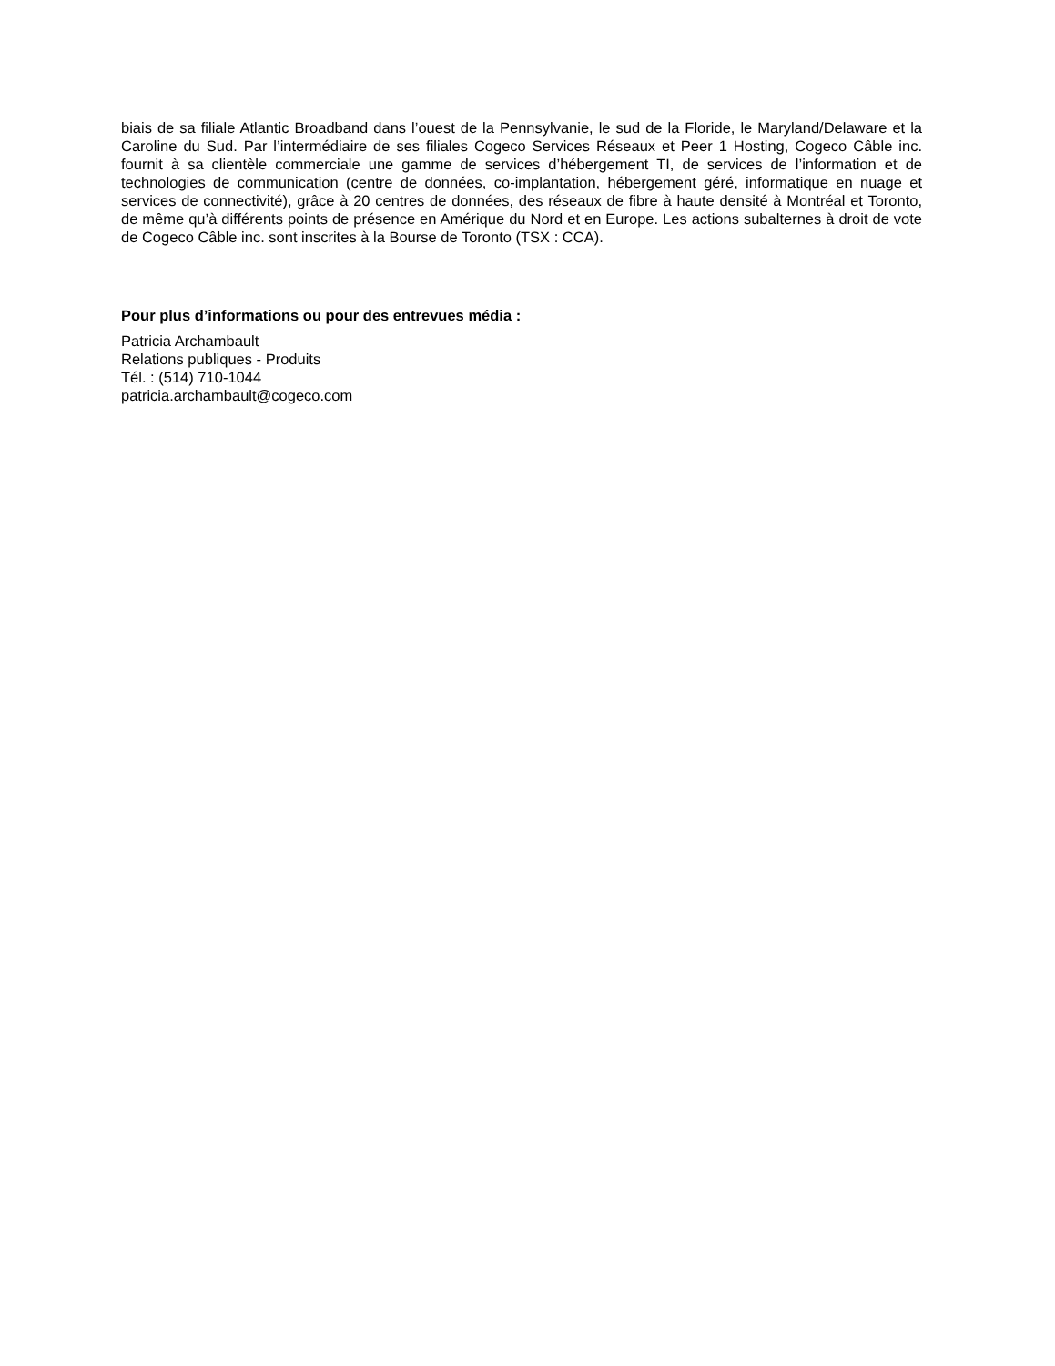biais de sa filiale Atlantic Broadband dans l’ouest de la Pennsylvanie, le sud de la Floride, le Maryland/Delaware et la Caroline du Sud. Par l’intermédiaire de ses filiales Cogeco Services Réseaux et Peer 1 Hosting, Cogeco Câble inc. fournit à sa clientèle commerciale une gamme de services d’hébergement TI, de services de l’information et de technologies de communication (centre de données, co-implantation, hébergement géré, informatique en nuage et services de connectivité), grâce à 20 centres de données, des réseaux de fibre à haute densité à Montréal et Toronto, de même qu’à différents points de présence en Amérique du Nord et en Europe. Les actions subalternes à droit de vote de Cogeco Câble inc. sont inscrites à la Bourse de Toronto (TSX : CCA).
Pour plus d’informations ou pour des entrevues média :
Patricia Archambault
Relations publiques - Produits
Tél. : (514) 710-1044
patricia.archambault@cogeco.com